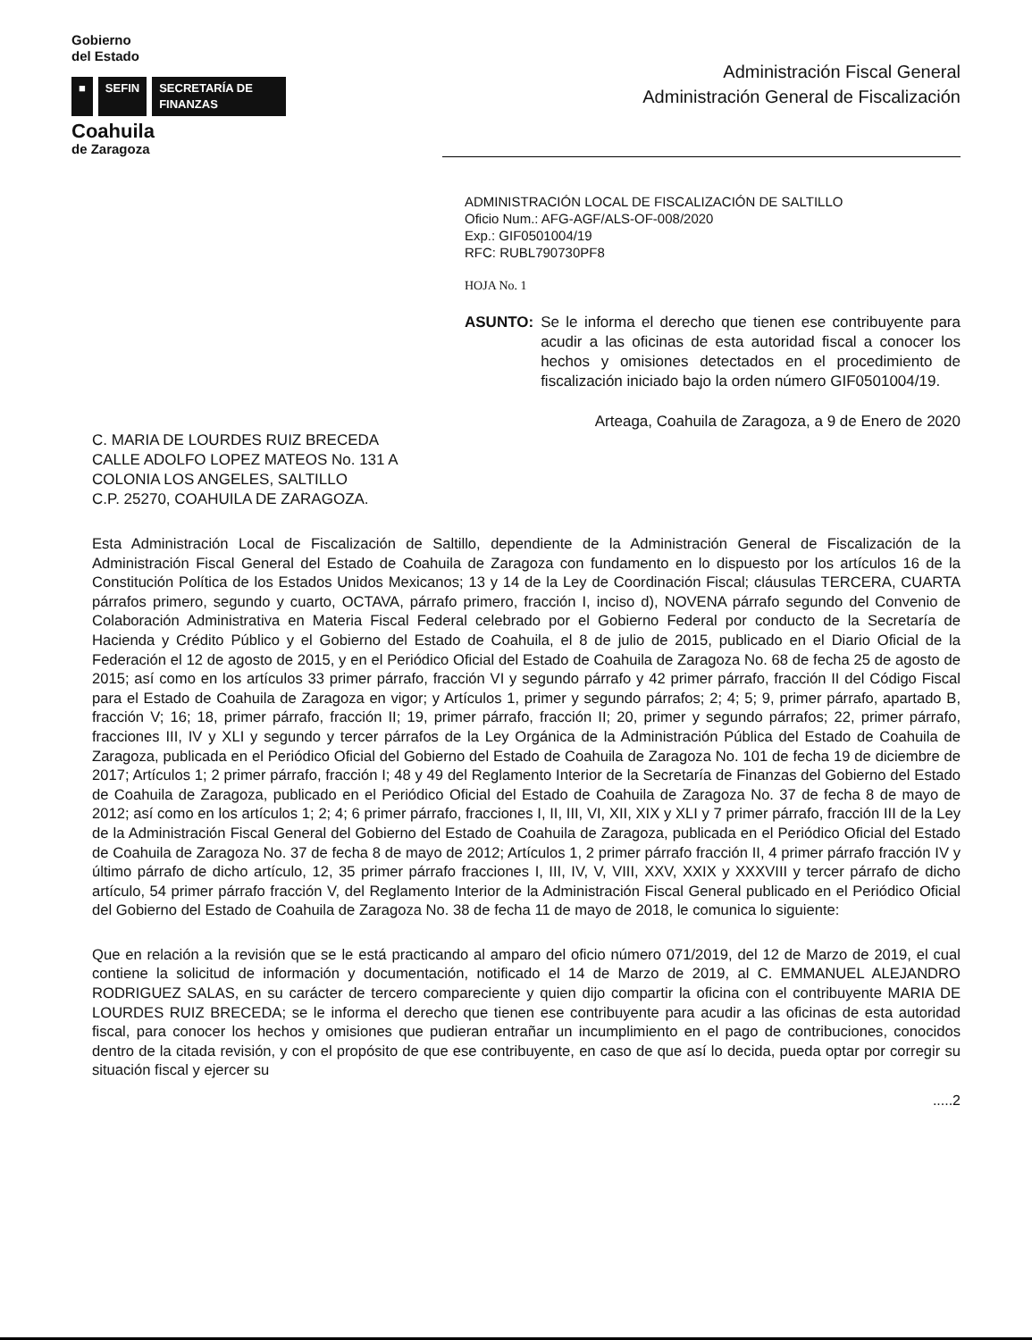Gobierno
del Estado
■ SEFIN SECRETARÍA DE FINANZAS
Coahuila
de Zaragoza
Administración Fiscal General
Administración General de Fiscalización
ADMINISTRACIÓN LOCAL DE FISCALIZACIÓN DE SALTILLO
Oficio Num.: AFG-AGF/ALS-OF-008/2020
Exp.: GIF0501004/19
RFC: RUBL790730PF8
HOJA No. 1
ASUNTO: Se le informa el derecho que tienen ese contribuyente para acudir a las oficinas de esta autoridad fiscal a conocer los hechos y omisiones detectados en el procedimiento de fiscalización iniciado bajo la orden número GIF0501004/19.
Arteaga, Coahuila de Zaragoza, a 9 de Enero de 2020
C. MARIA DE LOURDES RUIZ BRECEDA
CALLE ADOLFO LOPEZ MATEOS No. 131 A
COLONIA LOS ANGELES, SALTILLO
C.P. 25270, COAHUILA DE ZARAGOZA.
Esta Administración Local de Fiscalización de Saltillo, dependiente de la Administración General de Fiscalización de la Administración Fiscal General del Estado de Coahuila de Zaragoza con fundamento en lo dispuesto por los artículos 16 de la Constitución Política de los Estados Unidos Mexicanos; 13 y 14 de la Ley de Coordinación Fiscal; cláusulas TERCERA, CUARTA párrafos primero, segundo y cuarto, OCTAVA, párrafo primero, fracción I, inciso d), NOVENA párrafo segundo del Convenio de Colaboración Administrativa en Materia Fiscal Federal celebrado por el Gobierno Federal por conducto de la Secretaría de Hacienda y Crédito Público y el Gobierno del Estado de Coahuila, el 8 de julio de 2015, publicado en el Diario Oficial de la Federación el 12 de agosto de 2015, y en el Periódico Oficial del Estado de Coahuila de Zaragoza No. 68 de fecha 25 de agosto de 2015; así como en los artículos 33 primer párrafo, fracción VI y segundo párrafo y 42 primer párrafo, fracción II del Código Fiscal para el Estado de Coahuila de Zaragoza en vigor; y Artículos 1, primer y segundo párrafos; 2; 4; 5; 9, primer párrafo, apartado B, fracción V; 16; 18, primer párrafo, fracción II; 19, primer párrafo, fracción II; 20, primer y segundo párrafos; 22, primer párrafo, fracciones III, IV y XLI y segundo y tercer párrafos de la Ley Orgánica de la Administración Pública del Estado de Coahuila de Zaragoza, publicada en el Periódico Oficial del Gobierno del Estado de Coahuila de Zaragoza No. 101 de fecha 19 de diciembre de 2017; Artículos 1; 2 primer párrafo, fracción I; 48 y 49 del Reglamento Interior de la Secretaría de Finanzas del Gobierno del Estado de Coahuila de Zaragoza, publicado en el Periódico Oficial del Estado de Coahuila de Zaragoza No. 37 de fecha 8 de mayo de 2012; así como en los artículos 1; 2; 4; 6 primer párrafo, fracciones I, II, III, VI, XII, XIX y XLI y 7 primer párrafo, fracción III de la Ley de la Administración Fiscal General del Gobierno del Estado de Coahuila de Zaragoza, publicada en el Periódico Oficial del Estado de Coahuila de Zaragoza No. 37 de fecha 8 de mayo de 2012; Artículos 1, 2 primer párrafo fracción II, 4 primer párrafo fracción IV y último párrafo de dicho artículo, 12, 35 primer párrafo fracciones I, III, IV, V, VIII, XXV, XXIX y XXXVIII y tercer párrafo de dicho artículo, 54 primer párrafo fracción V, del Reglamento Interior de la Administración Fiscal General publicado en el Periódico Oficial del Gobierno del Estado de Coahuila de Zaragoza No. 38 de fecha 11 de mayo de 2018, le comunica lo siguiente:
Que en relación a la revisión que se le está practicando al amparo del oficio número 071/2019, del 12 de Marzo de 2019, el cual contiene la solicitud de información y documentación, notificado el 14 de Marzo de 2019, al C. EMMANUEL ALEJANDRO RODRIGUEZ SALAS, en su carácter de tercero compareciente y quien dijo compartir la oficina con el contribuyente MARIA DE LOURDES RUIZ BRECEDA; se le informa el derecho que tienen ese contribuyente para acudir a las oficinas de esta autoridad fiscal, para conocer los hechos y omisiones que pudieran entrañar un incumplimiento en el pago de contribuciones, conocidos dentro de la citada revisión, y con el propósito de que ese contribuyente, en caso de que así lo decida, pueda optar por corregir su situación fiscal y ejercer su
.....2